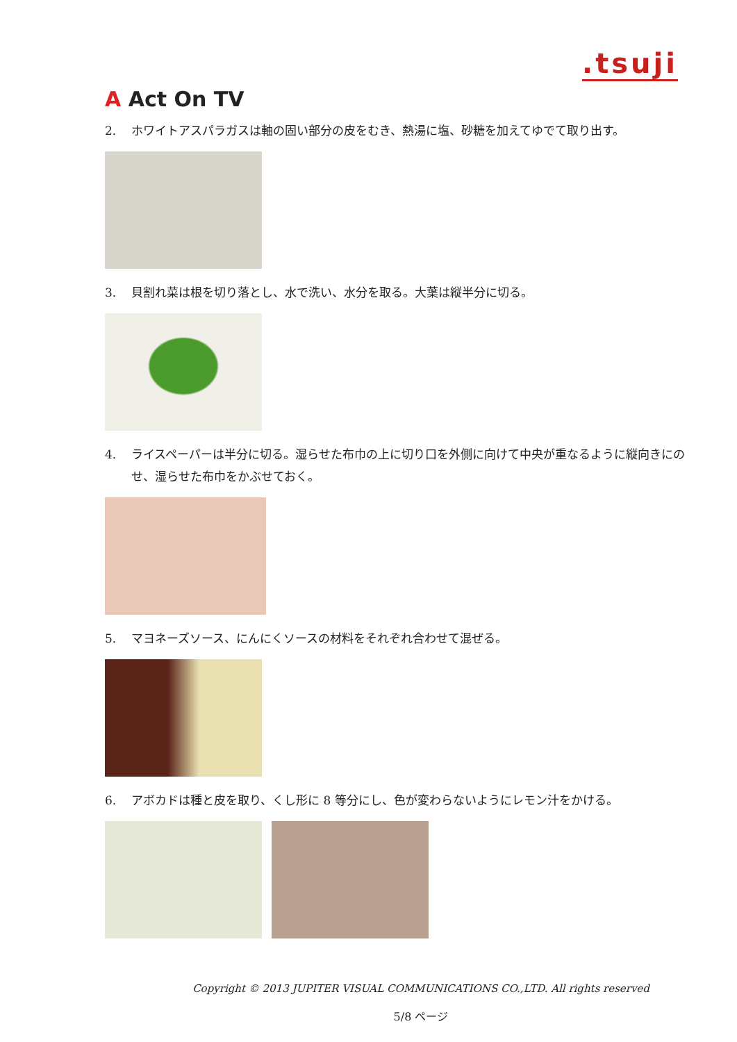.tsuji
A Act On TV
2. ホワイトアスパラガスは軸の固い部分の皮をむき、熱湯に塩、砂糖を加えてゆでて取り出す。
3. 貝割れ菜は根を切り落とし、水で洗い、水分を取る。大葉は縦半分に切る。
4. ライスペーパーは半分に切る。湿らせた布巾の上に切り口を外側に向けて中央が重なるように縦向きにのせ、湿らせた布巾をかぶせておく。
5. マヨネーズソース、にんにくソースの材料をそれぞれ合わせて混ぜる。
6. アボカドは種と皮を取り、くし形に 8 等分にし、色が変わらないようにレモン汁をかける。
Copyright © 2013 JUPITER VISUAL COMMUNICATIONS CO.,LTD. All rights reserved
5/8 ページ